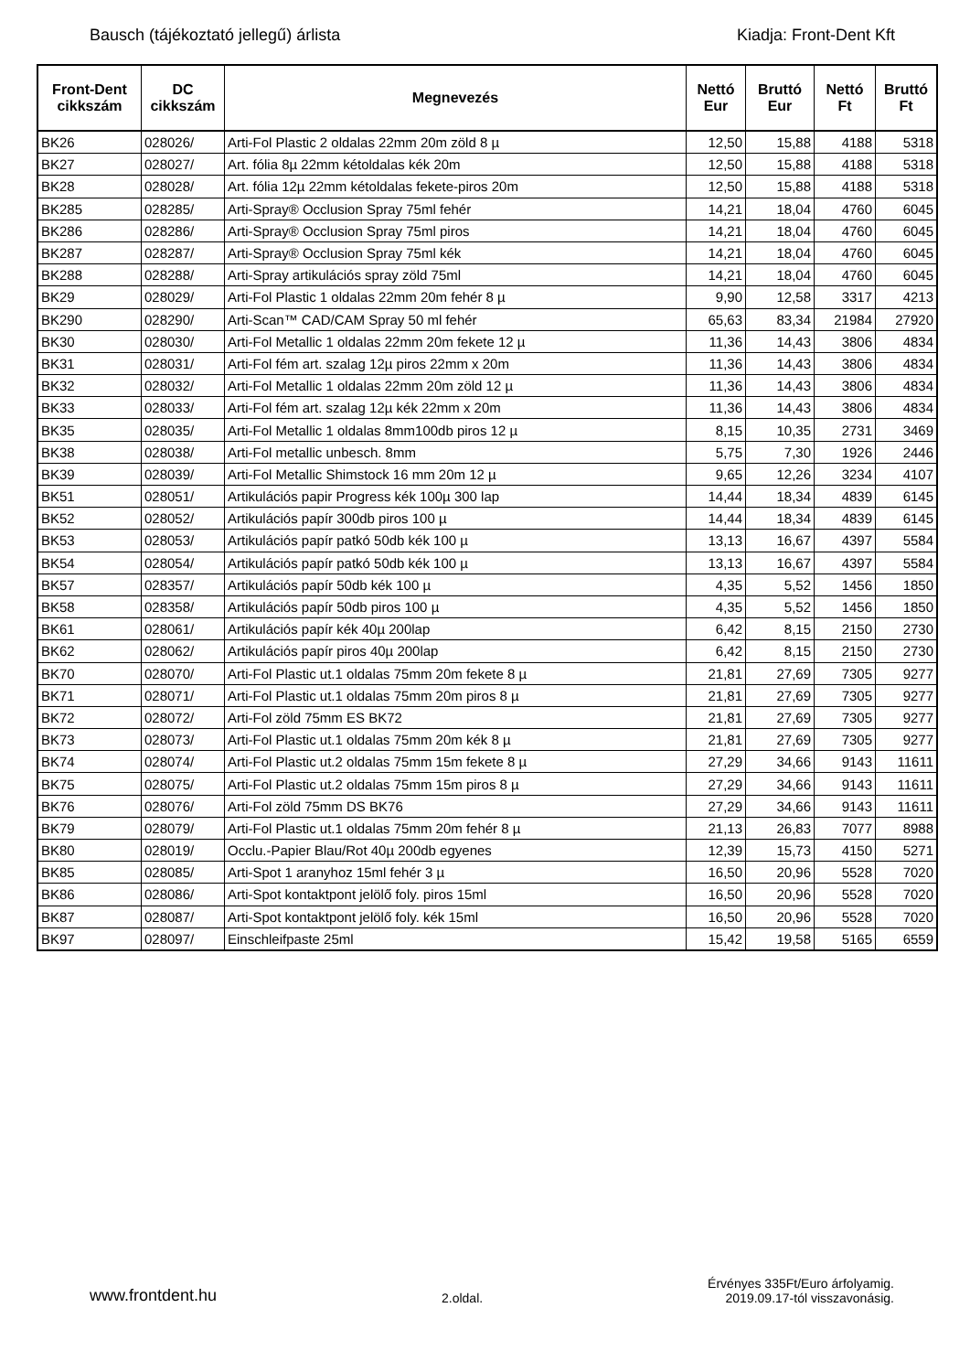Bausch (tájékoztató jellegű) árlista Kiadja: Front-Dent Kft
| Front-Dent cikkszám | DC cikkszám | Megnevezés | Nettó Eur | Bruttó Eur | Nettó Ft | Bruttó Ft |
| --- | --- | --- | --- | --- | --- | --- |
| BK26 | 028026/ | Arti-Fol Plastic 2 oldalas 22mm 20m zöld 8 µ | 12,50 | 15,88 | 4188 | 5318 |
| BK27 | 028027/ | Art. fólia 8µ 22mm kétoldalas kék 20m | 12,50 | 15,88 | 4188 | 5318 |
| BK28 | 028028/ | Art. fólia 12µ 22mm kétoldalas fekete-piros 20m | 12,50 | 15,88 | 4188 | 5318 |
| BK285 | 028285/ | Arti-Spray® Occlusion Spray 75ml fehér | 14,21 | 18,04 | 4760 | 6045 |
| BK286 | 028286/ | Arti-Spray® Occlusion Spray 75ml piros | 14,21 | 18,04 | 4760 | 6045 |
| BK287 | 028287/ | Arti-Spray® Occlusion Spray 75ml kék | 14,21 | 18,04 | 4760 | 6045 |
| BK288 | 028288/ | Arti-Spray artikulációs spray zöld 75ml | 14,21 | 18,04 | 4760 | 6045 |
| BK29 | 028029/ | Arti-Fol Plastic 1 oldalas 22mm 20m fehér 8 µ | 9,90 | 12,58 | 3317 | 4213 |
| BK290 | 028290/ | Arti-Scan™ CAD/CAM Spray 50 ml fehér | 65,63 | 83,34 | 21984 | 27920 |
| BK30 | 028030/ | Arti-Fol Metallic 1 oldalas 22mm 20m fekete 12 µ | 11,36 | 14,43 | 3806 | 4834 |
| BK31 | 028031/ | Arti-Fol fém art. szalag 12µ piros 22mm x 20m | 11,36 | 14,43 | 3806 | 4834 |
| BK32 | 028032/ | Arti-Fol Metallic 1 oldalas 22mm 20m zöld 12 µ | 11,36 | 14,43 | 3806 | 4834 |
| BK33 | 028033/ | Arti-Fol fém art. szalag 12µ kék 22mm x 20m | 11,36 | 14,43 | 3806 | 4834 |
| BK35 | 028035/ | Arti-Fol Metallic 1 oldalas 8mm100db piros 12 µ | 8,15 | 10,35 | 2731 | 3469 |
| BK38 | 028038/ | Arti-Fol metallic unbesch. 8mm | 5,75 | 7,30 | 1926 | 2446 |
| BK39 | 028039/ | Arti-Fol Metallic Shimstock 16 mm 20m 12 µ | 9,65 | 12,26 | 3234 | 4107 |
| BK51 | 028051/ | Artikulációs papir Progress kék 100µ 300 lap | 14,44 | 18,34 | 4839 | 6145 |
| BK52 | 028052/ | Artikulációs papír 300db piros 100 µ | 14,44 | 18,34 | 4839 | 6145 |
| BK53 | 028053/ | Artikulációs papír patkó 50db kék 100 µ | 13,13 | 16,67 | 4397 | 5584 |
| BK54 | 028054/ | Artikulációs papír patkó 50db kék 100 µ | 13,13 | 16,67 | 4397 | 5584 |
| BK57 | 028357/ | Artikulációs papír 50db kék 100 µ | 4,35 | 5,52 | 1456 | 1850 |
| BK58 | 028358/ | Artikulációs papír 50db piros 100 µ | 4,35 | 5,52 | 1456 | 1850 |
| BK61 | 028061/ | Artikulációs papír kék 40µ 200lap | 6,42 | 8,15 | 2150 | 2730 |
| BK62 | 028062/ | Artikulációs papír piros 40µ 200lap | 6,42 | 8,15 | 2150 | 2730 |
| BK70 | 028070/ | Arti-Fol Plastic ut.1 oldalas 75mm 20m fekete 8 µ | 21,81 | 27,69 | 7305 | 9277 |
| BK71 | 028071/ | Arti-Fol Plastic ut.1 oldalas 75mm 20m piros 8 µ | 21,81 | 27,69 | 7305 | 9277 |
| BK72 | 028072/ | Arti-Fol zöld 75mm ES BK72 | 21,81 | 27,69 | 7305 | 9277 |
| BK73 | 028073/ | Arti-Fol Plastic ut.1 oldalas 75mm 20m kék 8 µ | 21,81 | 27,69 | 7305 | 9277 |
| BK74 | 028074/ | Arti-Fol Plastic ut.2 oldalas 75mm 15m fekete 8 µ | 27,29 | 34,66 | 9143 | 11611 |
| BK75 | 028075/ | Arti-Fol Plastic ut.2 oldalas 75mm 15m piros 8 µ | 27,29 | 34,66 | 9143 | 11611 |
| BK76 | 028076/ | Arti-Fol zöld 75mm DS BK76 | 27,29 | 34,66 | 9143 | 11611 |
| BK79 | 028079/ | Arti-Fol Plastic ut.1 oldalas 75mm 20m fehér 8 µ | 21,13 | 26,83 | 7077 | 8988 |
| BK80 | 028019/ | Occlu.-Papier Blau/Rot 40µ 200db egyenes | 12,39 | 15,73 | 4150 | 5271 |
| BK85 | 028085/ | Arti-Spot 1 aranyhoz 15ml fehér 3 µ | 16,50 | 20,96 | 5528 | 7020 |
| BK86 | 028086/ | Arti-Spot kontaktpont jelölő foly. piros 15ml | 16,50 | 20,96 | 5528 | 7020 |
| BK87 | 028087/ | Arti-Spot kontaktpont jelölő foly. kék 15ml | 16,50 | 20,96 | 5528 | 7020 |
| BK97 | 028097/ | Einschleifpaste 25ml | 15,42 | 19,58 | 5165 | 6559 |
www.frontdent.hu 2.oldal. Érvényes 335Ft/Euro árfolyamig.
2019.09.17-tól visszavonásig.